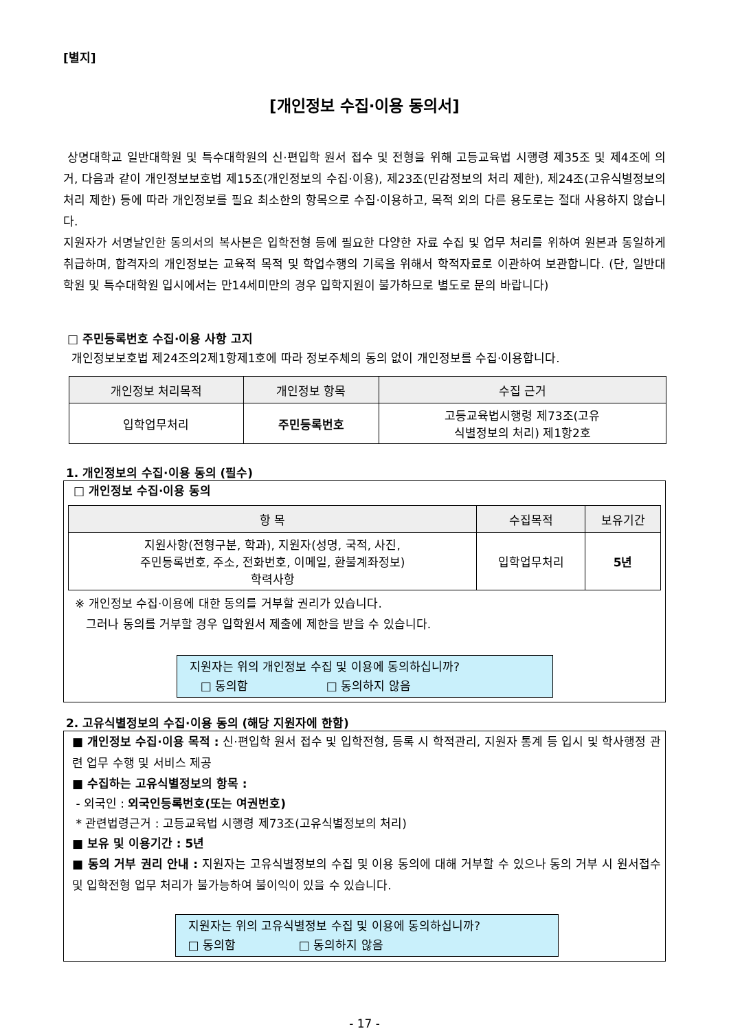[별지]
[개인정보 수집·이용 동의서]
상명대학교 일반대학원 및 특수대학원의 신·편입학 원서 접수 및 전형을 위해 고등교육법 시행령 제35조 및 제4조에 의거, 다음과 같이 개인정보보호법 제15조(개인정보의 수집·이용), 제23조(민감정보의 처리 제한), 제24조(고유식별정보의 처리 제한) 등에 따라 개인정보를 필요 최소한의 항목으로 수집·이용하고, 목적 외의 다른 용도로는 절대 사용하지 않습니다.
지원자가 서명날인한 동의서의 복사본은 입학전형 등에 필요한 다양한 자료 수집 및 업무 처리를 위하여 원본과 동일하게 취급하며, 합격자의 개인정보는 교육적 목적 및 학업수행의 기록을 위해서 학적자료로 이관하여 보관합니다. (단, 일반대학원 및 특수대학원 입시에서는 만14세미만의 경우 입학지원이 불가하므로 별도로 문의 바랍니다)
□ 주민등록번호 수집·이용 사항 고지
개인정보보호법 제24조의2제1항제1호에 따라 정보주체의 동의 없이 개인정보를 수집·이용합니다.
| 개인정보 처리목적 | 개인정보 항목 | 수집 근거 |
| --- | --- | --- |
| 입학업무처리 | 주민등록번호 | 고등교육법시행령 제73조(고유 식별정보의 처리) 제1항2호 |
1. 개인정보의 수집·이용 동의 (필수)
□ 개인정보 수집·이용 동의
| 항 목 | 수집목적 | 보유기간 |
| --- | --- | --- |
| 지원사항(전형구분, 학과), 지원자(성명, 국적, 사진, 주민등록번호, 주소, 전화번호, 이메일, 환불계좌정보) 학력사항 | 입학업무처리 | 5년 |
※ 개인정보 수집·이용에 대한 동의를 거부할 권리가 있습니다.
그러나 동의를 거부할 경우 입학원서 제출에 제한을 받을 수 있습니다.
지원자는 위의 개인정보 수집 및 이용에 동의하십니까?
□ 동의함 □ 동의하지 않음
2. 고유식별정보의 수집·이용 동의 (해당 지원자에 한함)
■ 개인정보 수집·이용 목적 : 신·편입학 원서 접수 및 입학전형, 등록 시 학적관리, 지원자 통계 등 입시 및 학사행정 관련 업무 수행 및 서비스 제공
■ 수집하는 고유식별정보의 항목 :
- 외국인 : 외국인등록번호(또는 여권번호)
* 관련법령근거 : 고등교육법 시행령 제73조(고유식별정보의 처리)
■ 보유 및 이용기간 : 5년
■ 동의 거부 권리 안내 : 지원자는 고유식별정보의 수집 및 이용 동의에 대해 거부할 수 있으나 동의 거부 시 원서접수 및 입학전형 업무 처리가 불가능하여 불이익이 있을 수 있습니다.
지원자는 위의 고유식별정보 수집 및 이용에 동의하십니까?
□ 동의함 □ 동의하지 않음
- 17 -